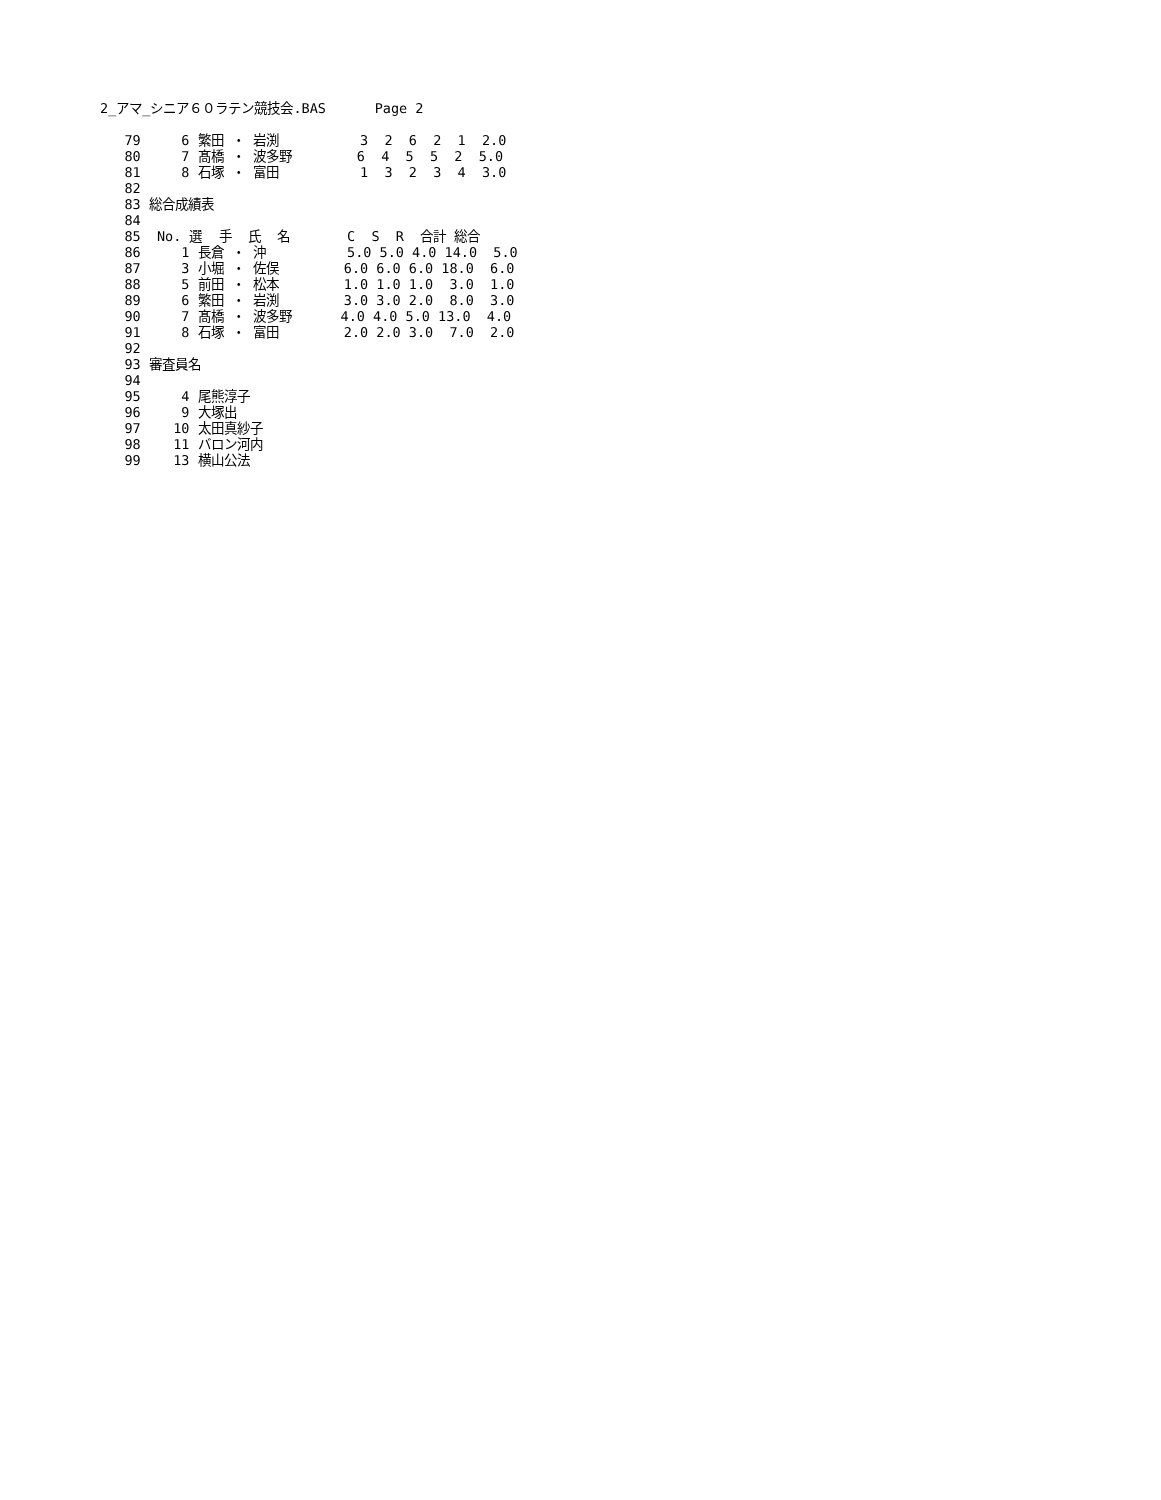2_アマ_シニア６０ラテン競技会.BAS      Page 2

   79     6 繁田 ・ 岩渕          3  2  6  2  1  2.0
   80     7 髙橋 ・ 波多野        6  4  5  5  2  5.0
   81     8 石塚 ・ 富田          1  3  2  3  4  3.0
   82
   83 総合成績表
   84
   85  No. 選  手  氏  名       C  S  R  合計 総合
   86     1 長倉 ・ 沖          5.0 5.0 4.0 14.0  5.0
   87     3 小堀 ・ 佐俣        6.0 6.0 6.0 18.0  6.0
   88     5 前田 ・ 松本        1.0 1.0 1.0  3.0  1.0
   89     6 繁田 ・ 岩渕        3.0 3.0 2.0  8.0  3.0
   90     7 髙橋 ・ 波多野      4.0 4.0 5.0 13.0  4.0
   91     8 石塚 ・ 富田        2.0 2.0 3.0  7.0  2.0
   92
   93 審査員名
   94
   95     4 尾熊淳子
   96     9 大塚出
   97    10 太田真紗子
   98    11 バロン河内
   99    13 横山公法